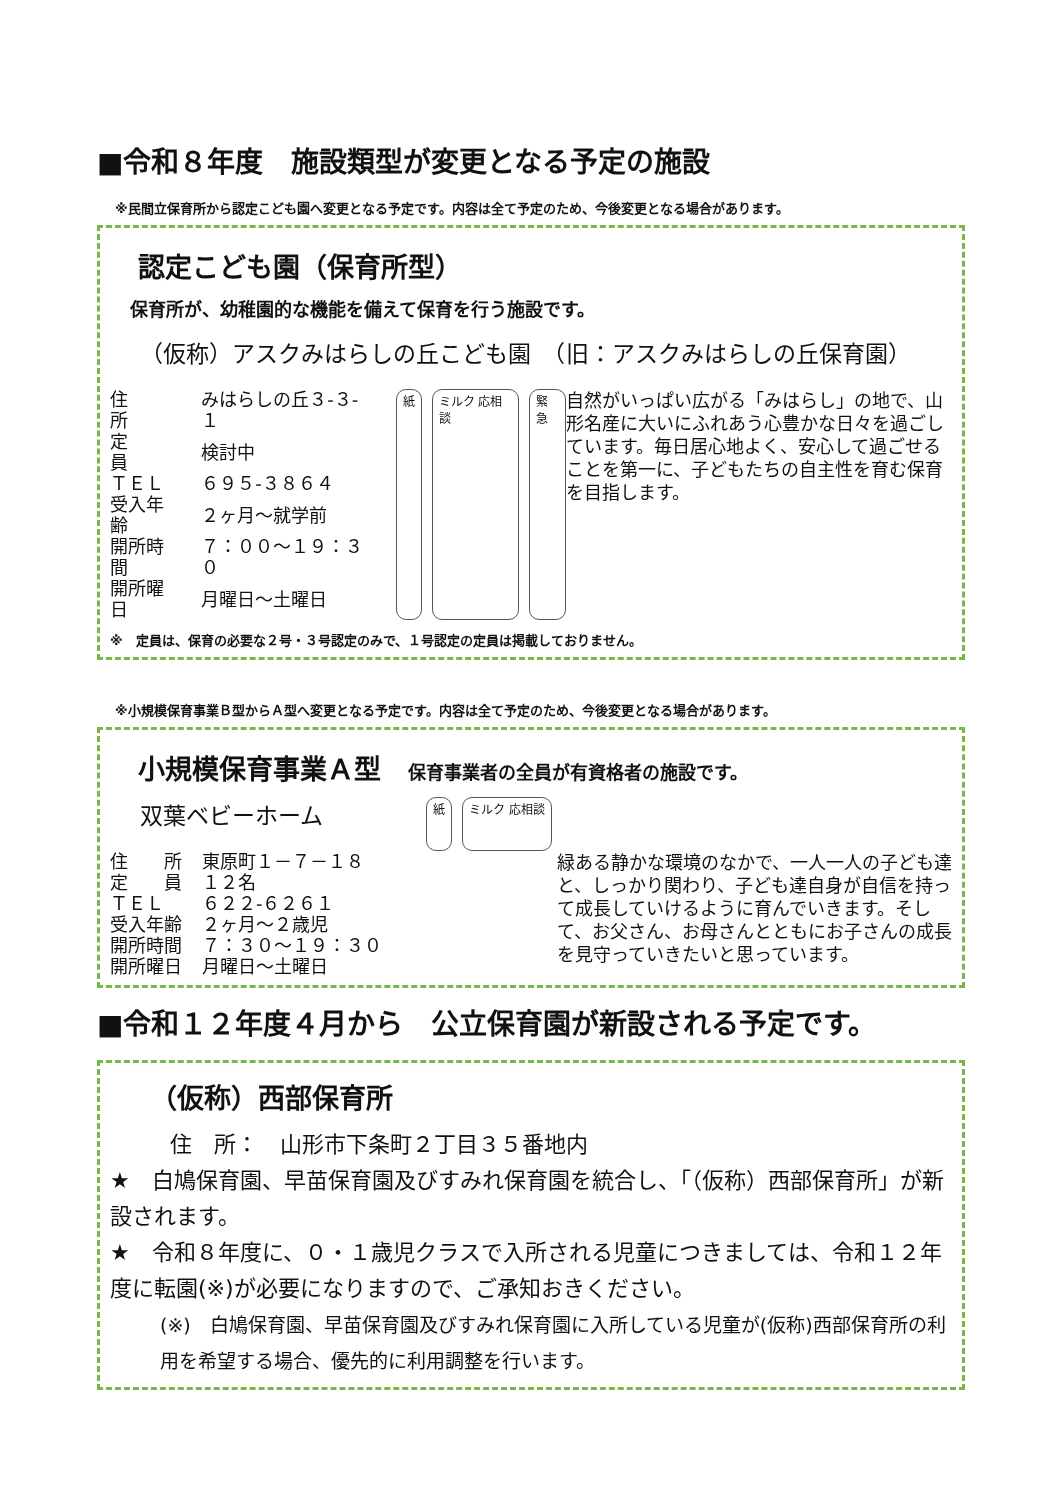■令和８年度　施設類型が変更となる予定の施設
※民間立保育所から認定こども園へ変更となる予定です。内容は全て予定のため、今後変更となる場合があります。
認定こども園（保育所型）
保育所が、幼稚園的な機能を備えて保育を行う施設です。
（仮称）アスクみはらしの丘こども園　（旧：アスクみはらしの丘保育園）
| 住 所 | みはらしの丘３-３-１ |
| 定 員 | 検討中 |
| ＴＥＬ | ６９５-３８６４ |
| 受入年齢 | ２ヶ月～就学前 |
| 開所時間 | ７：００～１９：３０ |
| 開所曜日 | 月曜日～土曜日 |
紙 ミルク 応相談 緊急
自然がいっぱい広がる「みはらし」の地で、山形名産に大いにふれあう心豊かな日々を過ごしています。毎日居心地よく、安心して過ごせることを第一に、子どもたちの自主性を育む保育を目指します。
※　定員は、保育の必要な２号・３号認定のみで、１号認定の定員は掲載しておりません。
※小規模保育事業Ｂ型からＡ型へ変更となる予定です。内容は全て予定のため、今後変更となる場合があります。
小規模保育事業Ａ型　保育事業者の全員が有資格者の施設です。
双葉ベビーホーム
紙 ミルク 応相談
| 住 所 | 東原町１－７－１８ |
| 定 員 | １２名 |
| ＴＥＬ | ６２２-６２６１ |
| 受入年齢 | ２ヶ月～２歳児 |
| 開所時間 | ７：３０～１９：３０ |
| 開所曜日 | 月曜日～土曜日 |
緑ある静かな環境のなかで、一人一人の子ども達と、しっかり関わり、子ども達自身が自信を持って成長していけるように育んでいきます。そして、お父さん、お母さんとともにお子さんの成長を見守っていきたいと思っています。
■令和１２年度４月から　公立保育園が新設される予定です。
（仮称）西部保育所
住　所：　山形市下条町２丁目３５番地内
★　白鳩保育園、早苗保育園及びすみれ保育園を統合し、「（仮称）西部保育所」が新設されます。
★　令和８年度に、０・１歳児クラスで入所される児童につきましては、令和１２年度に転園(※)が必要になりますので、ご承知おきください。
(※)　白鳩保育園、早苗保育園及びすみれ保育園に入所している児童が(仮称)西部保育所の利用を希望する場合、優先的に利用調整を行います。